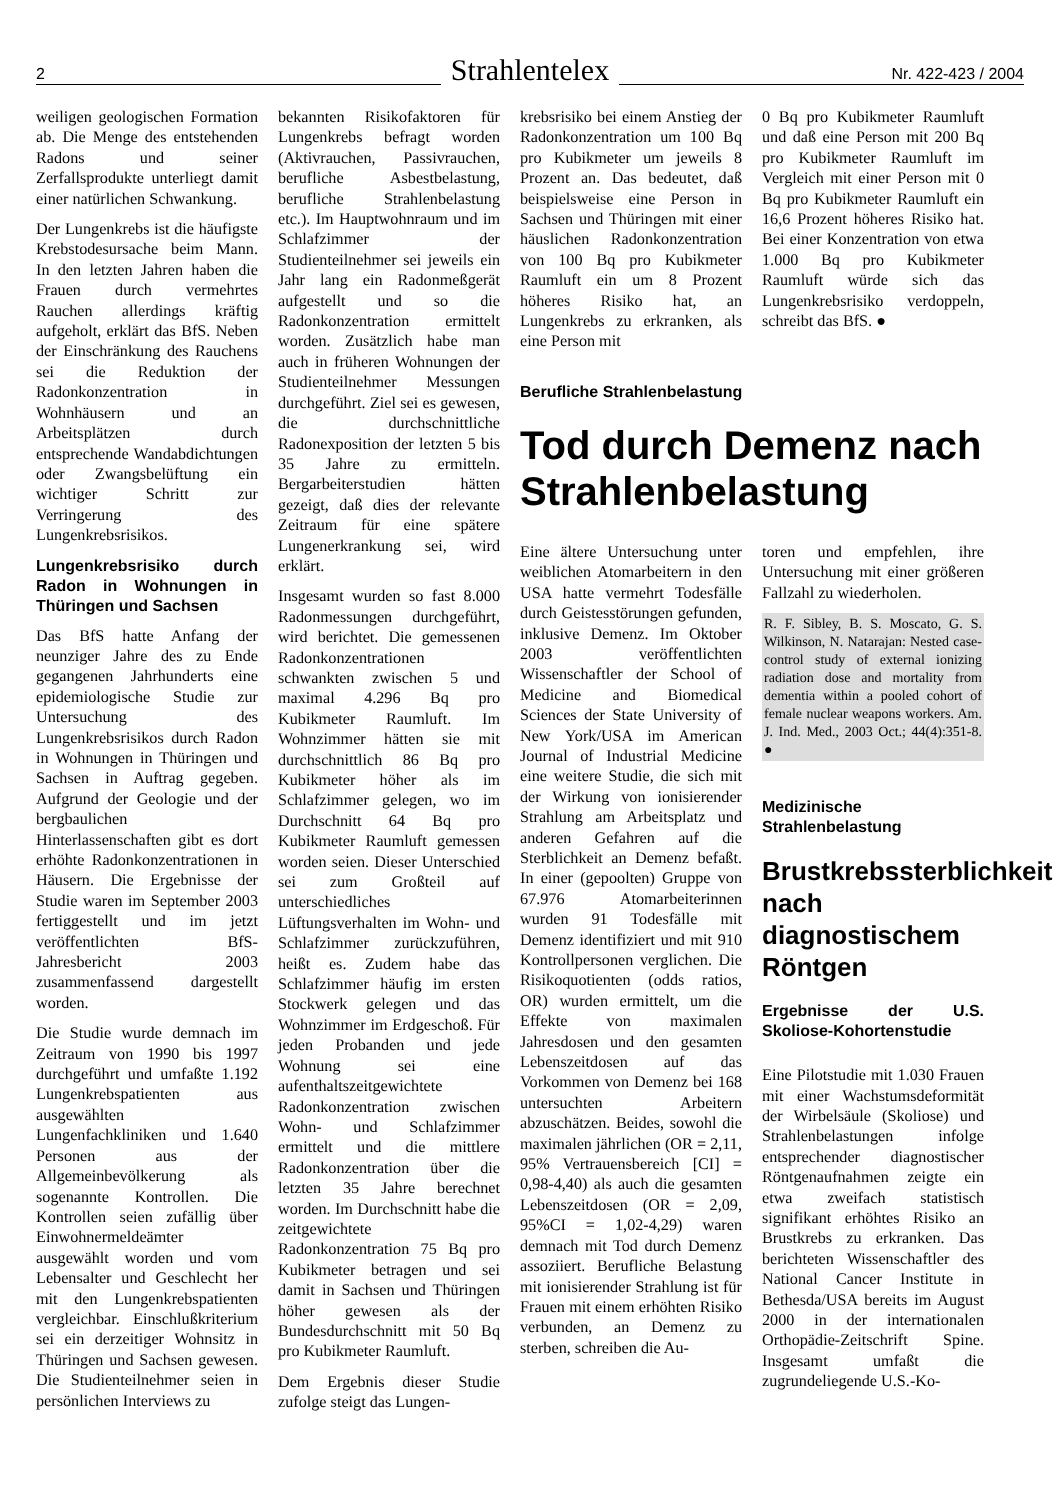2 Strahlentelex Nr. 422-423 / 2004
weiligen geologischen Formation ab. Die Menge des entstehenden Radons und seiner Zerfallsprodukte unterliegt damit einer natürlichen Schwankung.
Der Lungenkrebs ist die häufigste Krebstodesursache beim Mann. In den letzten Jahren haben die Frauen durch vermehrtes Rauchen allerdings kräftig aufgeholt, erklärt das BfS. Neben der Einschränkung des Rauchens sei die Reduktion der Radonkonzentration in Wohnhäusern und an Arbeitsplätzen durch entsprechende Wandabdichtungen oder Zwangsbelüftung ein wichtiger Schritt zur Verringerung des Lungenkrebsrisikos.
Lungenkrebsrisiko durch Radon in Wohnungen in Thüringen und Sachsen
Das BfS hatte Anfang der neunziger Jahre des zu Ende gegangenen Jahrhunderts eine epidemiologische Studie zur Untersuchung des Lungenkrebsrisikos durch Radon in Wohnungen in Thüringen und Sachsen in Auftrag gegeben. Aufgrund der Geologie und der bergbaulichen Hinterlassenschaften gibt es dort erhöhte Radonkonzentrationen in Häusern. Die Ergebnisse der Studie waren im September 2003 fertiggestellt und im jetzt veröffentlichten BfS-Jahresbericht 2003 zusammenfassend dargestellt worden.
Die Studie wurde demnach im Zeitraum von 1990 bis 1997 durchgeführt und umfaßte 1.192 Lungenkrebspatienten aus ausgewählten Lungenfachkliniken und 1.640 Personen aus der Allgemeinbevölkerung als sogenannte Kontrollen. Die Kontrollen seien zufällig über Einwohnermeldeämter ausgewählt worden und vom Lebensalter und Geschlecht her mit den Lungenkrebspatienten vergleichbar. Einschlußkriterium sei ein derzeitiger Wohnsitz in Thüringen und Sachsen gewesen. Die Studienteilnehmer seien in persönlichen Interviews zu
bekannten Risikofaktoren für Lungenkrebs befragt worden (Aktivrauchen, Passivrauchen, berufliche Asbestbelastung, berufliche Strahlenbelastung etc.). Im Hauptwohnraum und im Schlafzimmer der Studienteilnehmer sei jeweils ein Jahr lang ein Radonmeßgerät aufgestellt und so die Radonkonzentration ermittelt worden. Zusätzlich habe man auch in früheren Wohnungen der Studienteilnehmer Messungen durchgeführt. Ziel sei es gewesen, die durchschnittliche Radonexposition der letzten 5 bis 35 Jahre zu ermitteln. Bergarbeiterstudien hätten gezeigt, daß dies der relevante Zeitraum für eine spätere Lungenerkrankung sei, wird erklärt.
Insgesamt wurden so fast 8.000 Radonmessungen durchgeführt, wird berichtet. Die gemessenen Radonkonzentrationen schwankten zwischen 5 und maximal 4.296 Bq pro Kubikmeter Raumluft. Im Wohnzimmer hätten sie mit durchschnittlich 86 Bq pro Kubikmeter höher als im Schlafzimmer gelegen, wo im Durchschnitt 64 Bq pro Kubikmeter Raumluft gemessen worden seien. Dieser Unterschied sei zum Großteil auf unterschiedliches Lüftungsverhalten im Wohn- und Schlafzimmer zurückzuführen, heißt es. Zudem habe das Schlafzimmer häufig im ersten Stockwerk gelegen und das Wohnzimmer im Erdgeschoß. Für jeden Probanden und jede Wohnung sei eine aufenthaltszeitgewichtete Radonkonzentration zwischen Wohn- und Schlafzimmer ermittelt und die mittlere Radonkonzentration über die letzten 35 Jahre berechnet worden. Im Durchschnitt habe die zeitgewichtete Radonkonzentration 75 Bq pro Kubikmeter betragen und sei damit in Sachsen und Thüringen höher gewesen als der Bundesdurchschnitt mit 50 Bq pro Kubikmeter Raumluft.
Dem Ergebnis dieser Studie zufolge steigt das Lungen-
krebsrisiko bei einem Anstieg der Radonkonzentration um 100 Bq pro Kubikmeter um jeweils 8 Prozent an. Das bedeutet, daß beispielsweise eine Person in Sachsen und Thüringen mit einer häuslichen Radonkonzentration von 100 Bq pro Kubikmeter Raumluft ein um 8 Prozent höheres Risiko hat, an Lungenkrebs zu erkranken, als eine Person mit
0 Bq pro Kubikmeter Raumluft und daß eine Person mit 200 Bq pro Kubikmeter Raumluft im Vergleich mit einer Person mit 0 Bq pro Kubikmeter Raumluft ein 16,6 Prozent höheres Risiko hat. Bei einer Konzentration von etwa 1.000 Bq pro Kubikmeter Raumluft würde sich das Lungenkrebsrisiko verdoppeln, schreibt das BfS. ●
Berufliche Strahlenbelastung
Tod durch Demenz nach Strahlenbelastung
Eine ältere Untersuchung unter weiblichen Atomarbeitern in den USA hatte vermehrt Todesfälle durch Geistesstörungen gefunden, inklusive Demenz. Im Oktober 2003 veröffentlichten Wissenschaftler der School of Medicine and Biomedical Sciences der State University of New York/USA im American Journal of Industrial Medicine eine weitere Studie, die sich mit der Wirkung von ionisierender Strahlung am Arbeitsplatz und anderen Gefahren auf die Sterblichkeit an Demenz befaßt. In einer (gepoolten) Gruppe von 67.976 Atomarbeiterinnen wurden 91 Todesfälle mit Demenz identifiziert und mit 910 Kontrollpersonen verglichen. Die Risikoquotienten (odds ratios, OR) wurden ermittelt, um die Effekte von maximalen Jahresdosen und den gesamten Lebenszeitdosen auf das Vorkommen von Demenz bei 168 untersuchten Arbeitern abzuschätzen. Beides, sowohl die maximalen jährlichen (OR = 2,11, 95% Vertrauensbereich [CI] = 0,98-4,40) als auch die gesamten Lebenszeitdosen (OR = 2,09, 95%CI = 1,02-4,29) waren demnach mit Tod durch Demenz assoziiert. Berufliche Belastung mit ionisierender Strahlung ist für Frauen mit einem erhöhten Risiko verbunden, an Demenz zu sterben, schreiben die Au-
toren und empfehlen, ihre Untersuchung mit einer größeren Fallzahl zu wiederholen.
R. F. Sibley, B. S. Moscato, G. S. Wilkinson, N. Natarajan: Nested case-control study of external ionizing radiation dose and mortality from dementia within a pooled cohort of female nuclear weapons workers. Am. J. Ind. Med., 2003 Oct.; 44(4):351-8. ●
Medizinische Strahlenbelastung
Brustkrebssterblichkeit nach diagnostischem Röntgen
Ergebnisse der U.S. Skoliose-Kohortenstudie
Eine Pilotstudie mit 1.030 Frauen mit einer Wachstumsdeformität der Wirbelsäule (Skoliose) und Strahlenbelastungen infolge entsprechender diagnostischer Röntgenaufnahmen zeigte ein etwa zweifach statistisch signifikant erhöhtes Risiko an Brustkrebs zu erkranken. Das berichteten Wissenschaftler des National Cancer Institute in Bethesda/USA bereits im August 2000 in der internationalen Orthopädie-Zeitschrift Spine. Insgesamt umfaßt die zugrundeliegende U.S.-Ko-